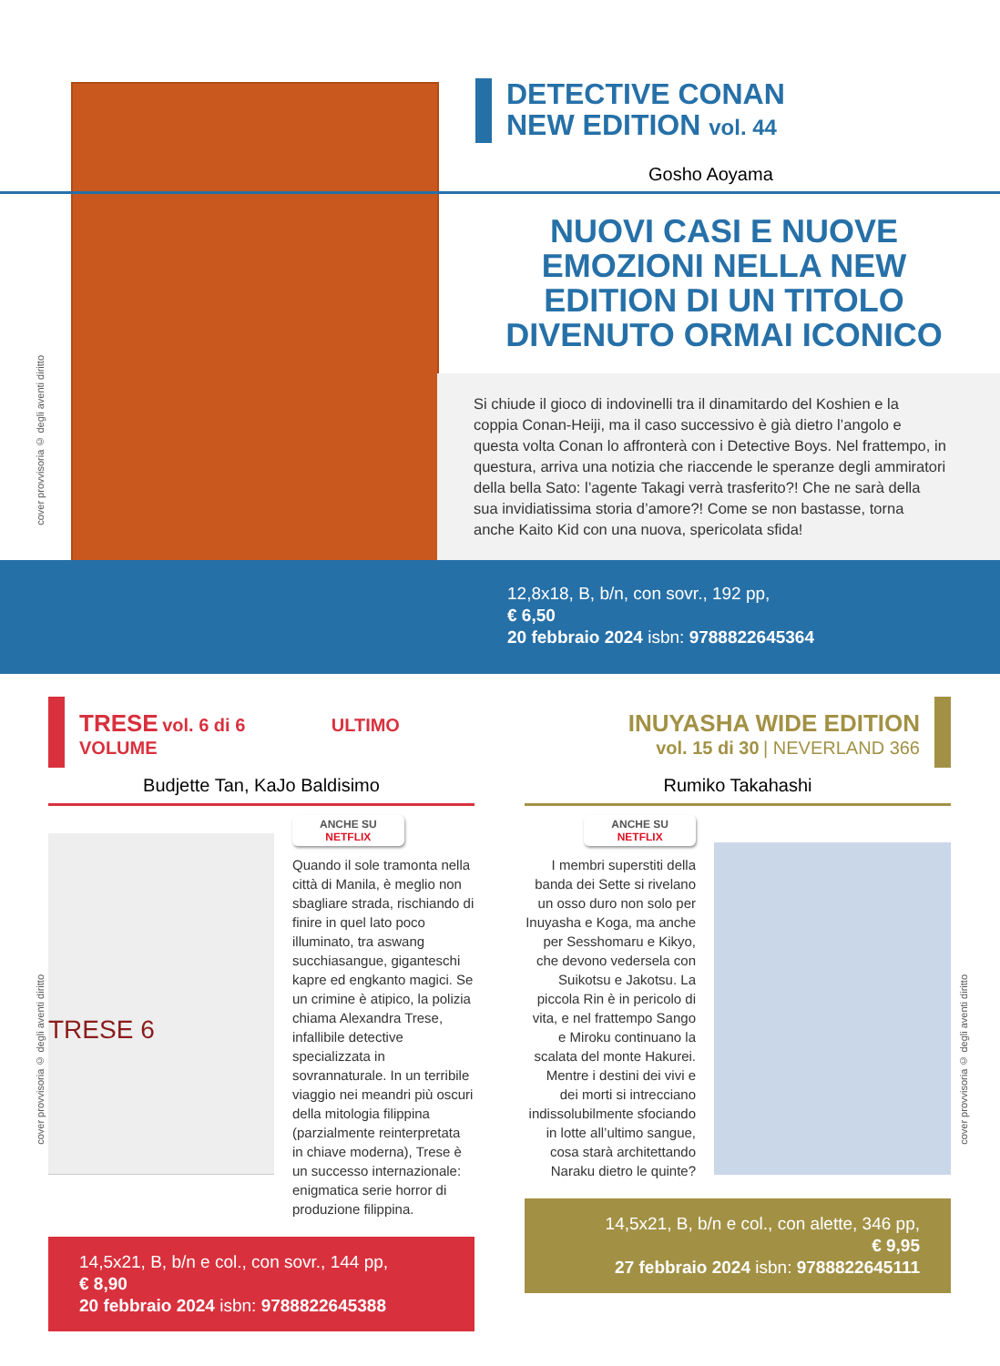DETECTIVE CONAN
NEW EDITION vol. 44
Gosho Aoyama
NUOVI CASI E NUOVE EMOZIONI NELLA NEW EDITION DI UN TITOLO DIVENUTO ORMAI ICONICO
Si chiude il gioco di indovinelli tra il dinamitardo del Koshien e la coppia Conan-Heiji, ma il caso successivo è già dietro l’angolo e questa volta Conan lo affronterà con i Detective Boys. Nel frattempo, in questura, arriva una notizia che riaccende le speranze degli ammiratori della bella Sato: l’agente Takagi verrà trasferito?! Che ne sarà della sua invidiatissima storia d’amore?! Come se non bastasse, torna anche Kaito Kid con una nuova, spericolata sfida!
12,8x18, B, b/n, con sovr., 192 pp,
€ 6,50
20 febbraio 2024 isbn: 9788822645364
cover provvisoria © degli aventi diritto
TRESE vol. 6 di 6 ULTIMO VOLUME
Budjette Tan, KaJo Baldisimo
TRESE 6
ANCHE SU
NETFLIX
Quando il sole tramonta nella città di Manila, è meglio non sbagliare strada, rischiando di finire in quel lato poco illuminato, tra aswang succhiasangue, giganteschi kapre ed engkanto magici. Se un crimine è atipico, la polizia chiama Alexandra Trese, infallibile detective specializzata in sovrannaturale. In un terribile viaggio nei meandri più oscuri della mitologia filippina (parzialmente reinterpretata in chiave moderna), Trese è un successo internazionale: enigmatica serie horror di produzione filippina.
14,5x21, B, b/n e col., con sovr., 144 pp,
€ 8,90
20 febbraio 2024 isbn: 9788822645388
INUYASHA WIDE EDITION
vol. 15 di 30 | NEVERLAND 366
Rumiko Takahashi
ANCHE SU
NETFLIX
I membri superstiti della banda dei Sette si rivelano un osso duro non solo per Inuyasha e Koga, ma anche per Sesshomaru e Kikyo, che devono vedersela con Suikotsu e Jakotsu. La piccola Rin è in pericolo di vita, e nel frattempo Sango e Miroku continuano la scalata del monte Hakurei. Mentre i destini dei vivi e dei morti si intrecciano indissolubilmente sfociando in lotte all’ultimo sangue, cosa starà architettando Naraku dietro le quinte?
14,5x21, B, b/n e col., con alette, 346 pp,
€ 9,95
27 febbraio 2024 isbn: 9788822645111
cover provvisoria © degli aventi diritto
cover provvisoria © degli aventi diritto